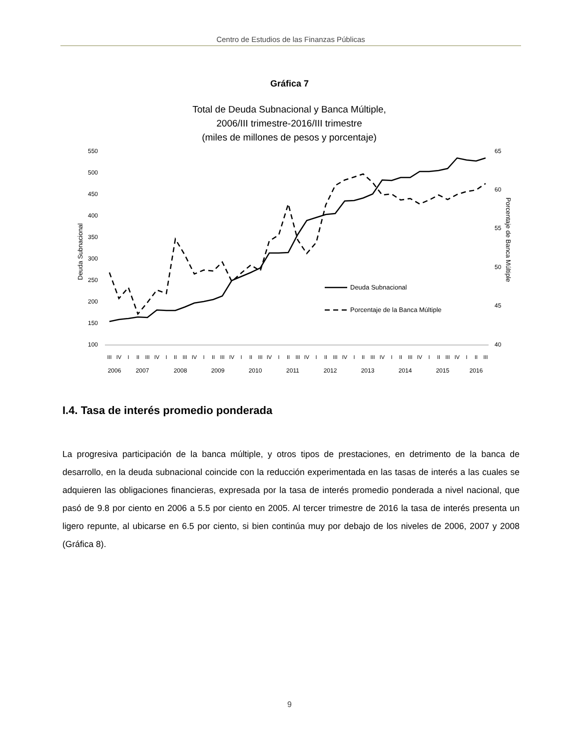Centro de Estudios de las Finanzas Públicas
Gráfica 7
Total de Deuda Subnacional y Banca Múltiple,
2006/III trimestre-2016/III trimestre
(miles de millones de pesos y porcentaje)
550
500
450
400
350
300
250
200
150
100
65
60
55
50
45
40
Deuda Subnacional
Porcentaje de Banca Múltiple
Deuda Subnacional
Porcentaje de la Banca Múltiple
III
IV
I
II
III
IV
I
II
III
IV
I
II
III
IV
I
II
III
IV
I
II
III
IV
I
II
III
IV
I
II
III
IV
I
II
III
IV
I
II
III
IV
I
II
III
2006
2007
2008
2009
2010
2011
2012
2013
2014
2015
2016
I.4. Tasa de interés promedio ponderada
La progresiva participación de la banca múltiple, y otros tipos de prestaciones, en detrimento de la banca de desarrollo, en la deuda subnacional coincide con la reducción experimentada en las tasas de interés a las cuales se adquieren las obligaciones financieras, expresada por la tasa de interés promedio ponderada a nivel nacional, que pasó de 9.8 por ciento en 2006 a 5.5 por ciento en 2005. Al tercer trimestre de 2016 la tasa de interés presenta un ligero repunte, al ubicarse en 6.5 por ciento, si bien continúa muy por debajo de los niveles de 2006, 2007 y 2008 (Gráfica 8).
9